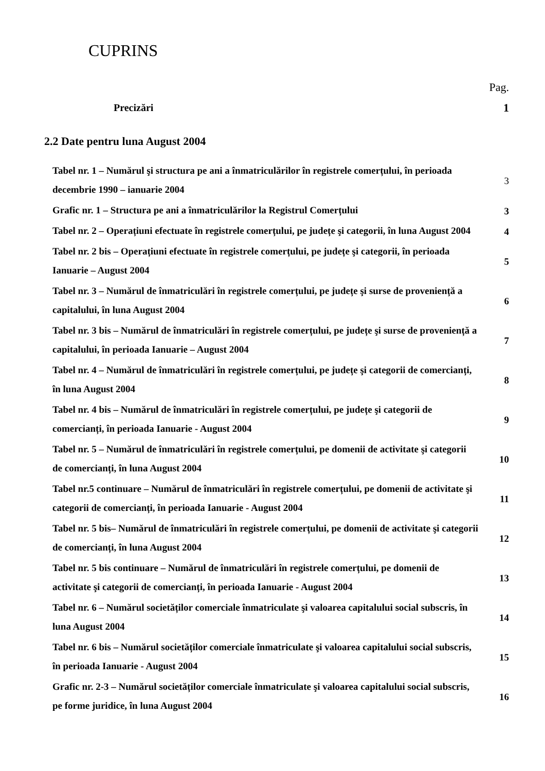CUPRINS
Pag.
| Precizări | 1 |
| 2.2 Date pentru luna August 2004 | |
| Tabel nr. 1 – Numărul şi structura pe ani a înmatriculărilor în registrele comerțului, în perioada decembrie 1990 – ianuarie 2004 | 3 |
| Grafic nr. 1 – Structura pe ani a înmatriculărilor la Registrul Comerțului | 3 |
| Tabel nr. 2 – Operațiuni efectuate în registrele comerțului, pe județe şi categorii, în luna August 2004 | 4 |
| Tabel nr. 2 bis – Operațiuni efectuate în registrele comerțului, pe județe şi categorii, în perioada Ianuarie – August 2004 | 5 |
| Tabel nr. 3 – Numărul de înmatriculări în registrele comerțului, pe județe şi surse de proveniență a capitalului, în luna August 2004 | 6 |
| Tabel nr. 3 bis – Numărul de înmatriculări în registrele comerțului, pe județe şi surse de proveniență a capitalului, în perioada Ianuarie – August 2004 | 7 |
| Tabel nr. 4 – Numărul de înmatriculări în registrele comerțului, pe județe şi categorii de comercianți, în luna August 2004 | 8 |
| Tabel nr. 4 bis – Numărul de înmatriculări în registrele comerțului, pe județe şi categorii de comercianți, în perioada Ianuarie - August 2004 | 9 |
| Tabel nr. 5 – Numărul de înmatriculări în registrele comerțului, pe domenii de activitate şi categorii de comercianți, în luna August 2004 | 10 |
| Tabel nr.5 continuare – Numărul de înmatriculări în registrele comerțului, pe domenii de activitate şi categorii de comercianți, în perioada Ianuarie - August 2004 | 11 |
| Tabel nr. 5 bis– Numărul de înmatriculări în registrele comerțului, pe domenii de activitate şi categorii de comercianți, în luna August 2004 | 12 |
| Tabel nr. 5 bis continuare – Numărul de înmatriculări în registrele comerțului, pe domenii de activitate şi categorii de comercianți, în perioada Ianuarie - August 2004 | 13 |
| Tabel nr. 6 – Numărul societăților comerciale înmatriculate şi valoarea capitalului social subscris, în luna August 2004 | 14 |
| Tabel nr. 6 bis – Numărul societăților comerciale înmatriculate şi valoarea capitalului social subscris, în perioada Ianuarie - August 2004 | 15 |
| Grafic nr. 2-3 – Numărul societăților comerciale înmatriculate şi valoarea capitalului social subscris, pe forme juridice, în luna August 2004 | 16 |